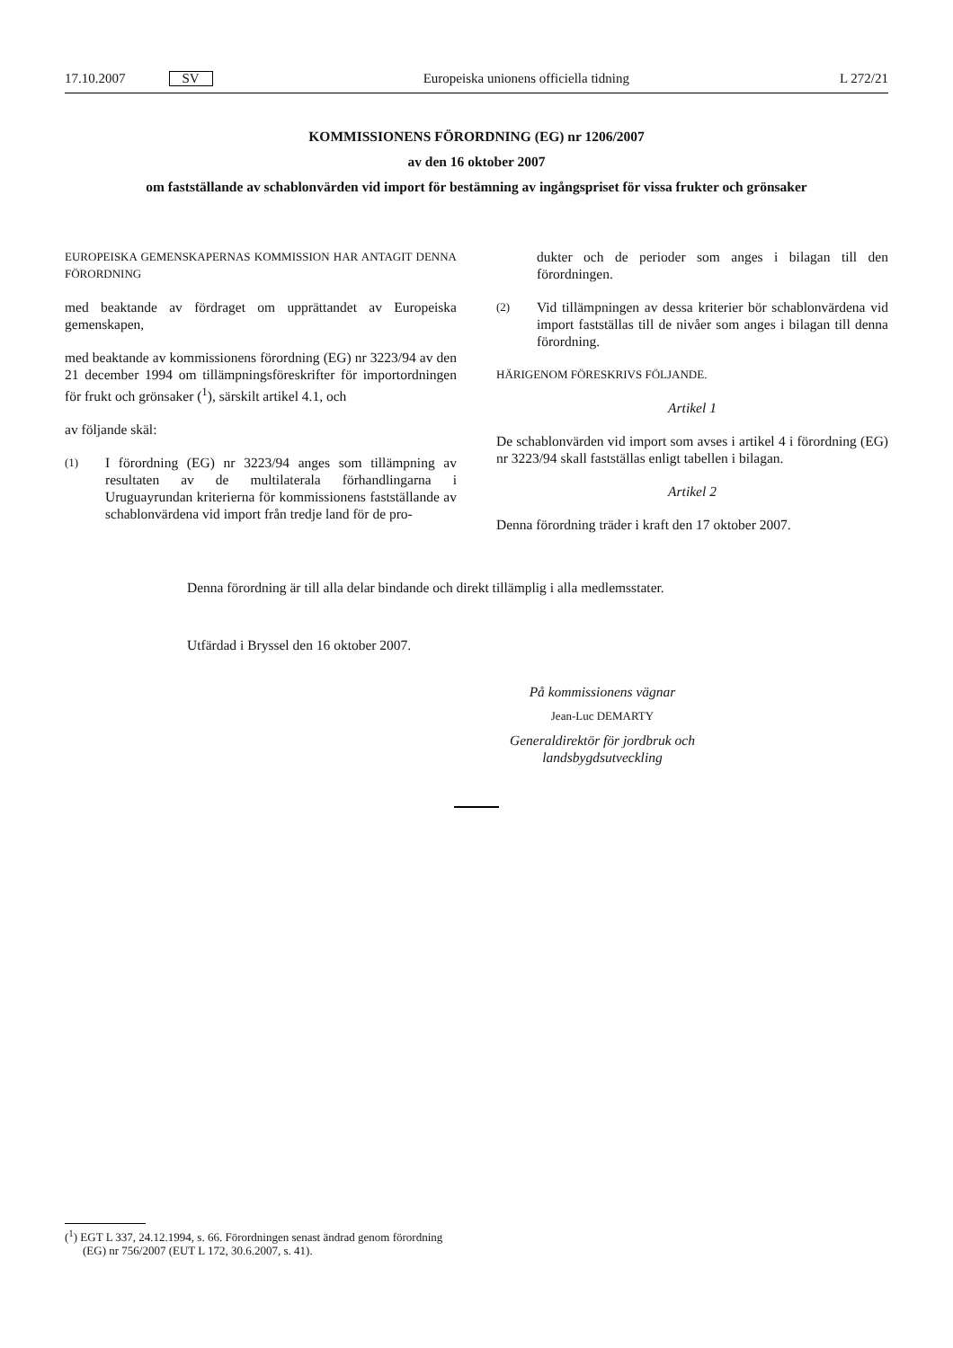17.10.2007 SV Europeiska unionens officiella tidning L 272/21
KOMMISSIONENS FÖRORDNING (EG) nr 1206/2007
av den 16 oktober 2007
om fastställande av schablonvärden vid import för bestämning av ingångspriset för vissa frukter och grönsaker
EUROPEISKA GEMENSKAPERNAS KOMMISSION HAR ANTAGIT DENNA FÖRORDNING
med beaktande av fördraget om upprättandet av Europeiska gemenskapen,
med beaktande av kommissionens förordning (EG) nr 3223/94 av den 21 december 1994 om tillämpningsföreskrifter för importordningen för frukt och grönsaker (<sup>1</sup>), särskilt artikel 4.1, och
av följande skäl:
(1) I förordning (EG) nr 3223/94 anges som tillämpning av resultaten av de multilaterala förhandlingarna i Uruguayrundan kriterierna för kommissionens fastställande av schablonvärdena vid import från tredje land för de pro-
dukter och de perioder som anges i bilagan till den förordningen.
(2) Vid tillämpningen av dessa kriterier bör schablonvärdena vid import fastställas till de nivåer som anges i bilagan till denna förordning.
HÄRIGENOM FÖRESKRIVS FÖLJANDE.
Artikel 1
De schablonvärden vid import som avses i artikel 4 i förordning (EG) nr 3223/94 skall fastställas enligt tabellen i bilagan.
Artikel 2
Denna förordning träder i kraft den 17 oktober 2007.
Denna förordning är till alla delar bindande och direkt tillämplig i alla medlemsstater.
Utfärdad i Bryssel den 16 oktober 2007.
På kommissionens vägnar
Jean-Luc DEMARTY
Generaldirektör för jordbruk och landsbygdsutveckling
(<sup>1</sup>) EGT L 337, 24.12.1994, s. 66. Förordningen senast ändrad genom förordning (EG) nr 756/2007 (EUT L 172, 30.6.2007, s. 41).